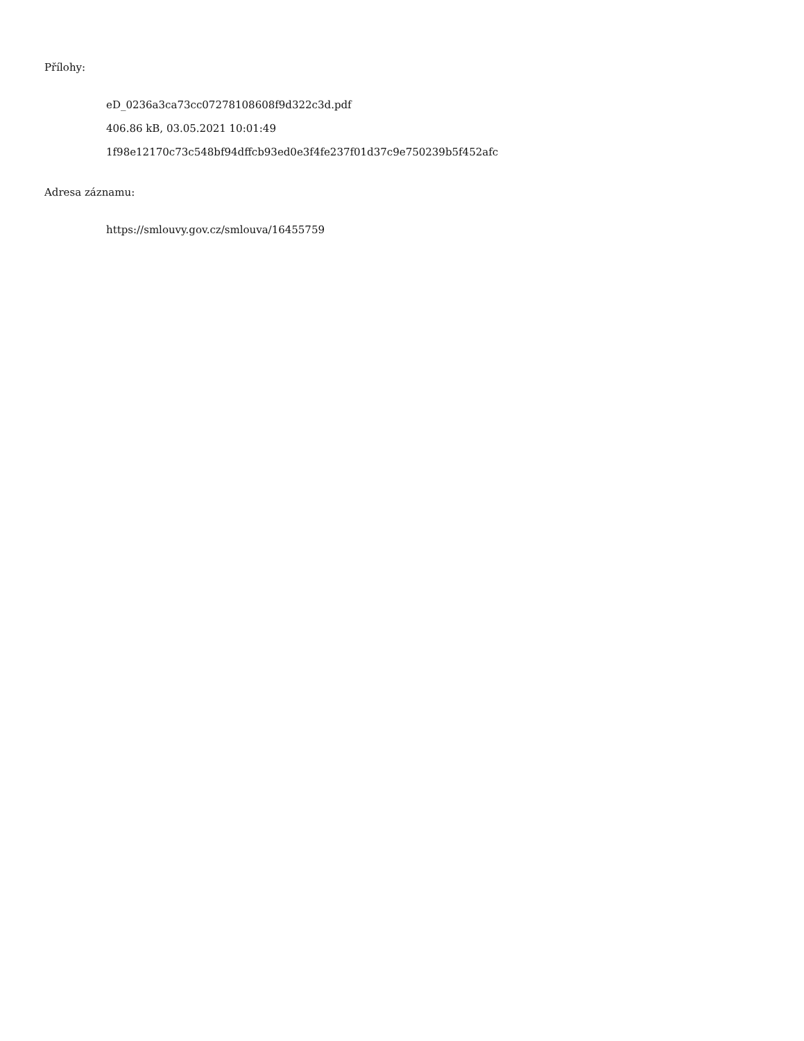Přílohy:
eD_0236a3ca73cc07278108608f9d322c3d.pdf
406.86 kB, 03.05.2021 10:01:49
1f98e12170c73c548bf94dffcb93ed0e3f4fe237f01d37c9e750239b5f452afc
Adresa záznamu:
https://smlouvy.gov.cz/smlouva/16455759